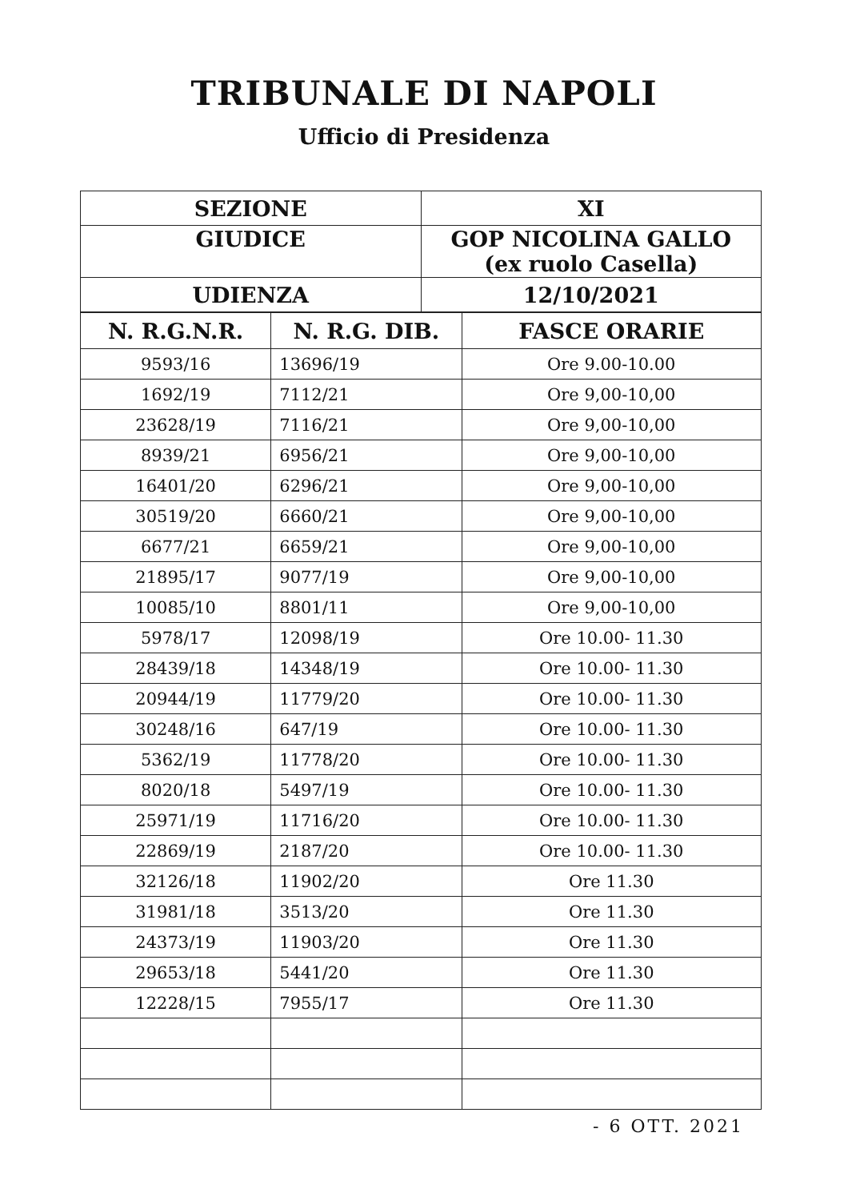TRIBUNALE DI NAPOLI
Ufficio di Presidenza
| SEZIONE | XI |
| GIUDICE | GOP NICOLINA GALLO (ex ruolo Casella) |
| UDIENZA | 12/10/2021 |
| N. R.G.N.R. | N. R.G. DIB. | FASCE ORARIE |
| --- | --- | --- |
| 9593/16 | 13696/19 | Ore 9.00-10.00 |
| 1692/19 | 7112/21 | Ore 9,00-10,00 |
| 23628/19 | 7116/21 | Ore 9,00-10,00 |
| 8939/21 | 6956/21 | Ore 9,00-10,00 |
| 16401/20 | 6296/21 | Ore 9,00-10,00 |
| 30519/20 | 6660/21 | Ore 9,00-10,00 |
| 6677/21 | 6659/21 | Ore 9,00-10,00 |
| 21895/17 | 9077/19 | Ore 9,00-10,00 |
| 10085/10 | 8801/11 | Ore 9,00-10,00 |
| 5978/17 | 12098/19 | Ore 10.00- 11.30 |
| 28439/18 | 14348/19 | Ore 10.00- 11.30 |
| 20944/19 | 11779/20 | Ore 10.00- 11.30 |
| 30248/16 | 647/19 | Ore 10.00- 11.30 |
| 5362/19 | 11778/20 | Ore 10.00- 11.30 |
| 8020/18 | 5497/19 | Ore 10.00- 11.30 |
| 25971/19 | 11716/20 | Ore 10.00- 11.30 |
| 22869/19 | 2187/20 | Ore 10.00- 11.30 |
| 32126/18 | 11902/20 | Ore 11.30 |
| 31981/18 | 3513/20 | Ore 11.30 |
| 24373/19 | 11903/20 | Ore 11.30 |
| 29653/18 | 5441/20 | Ore 11.30 |
| 12228/15 | 7955/17 | Ore 11.30 |
- 6 OTT. 2021